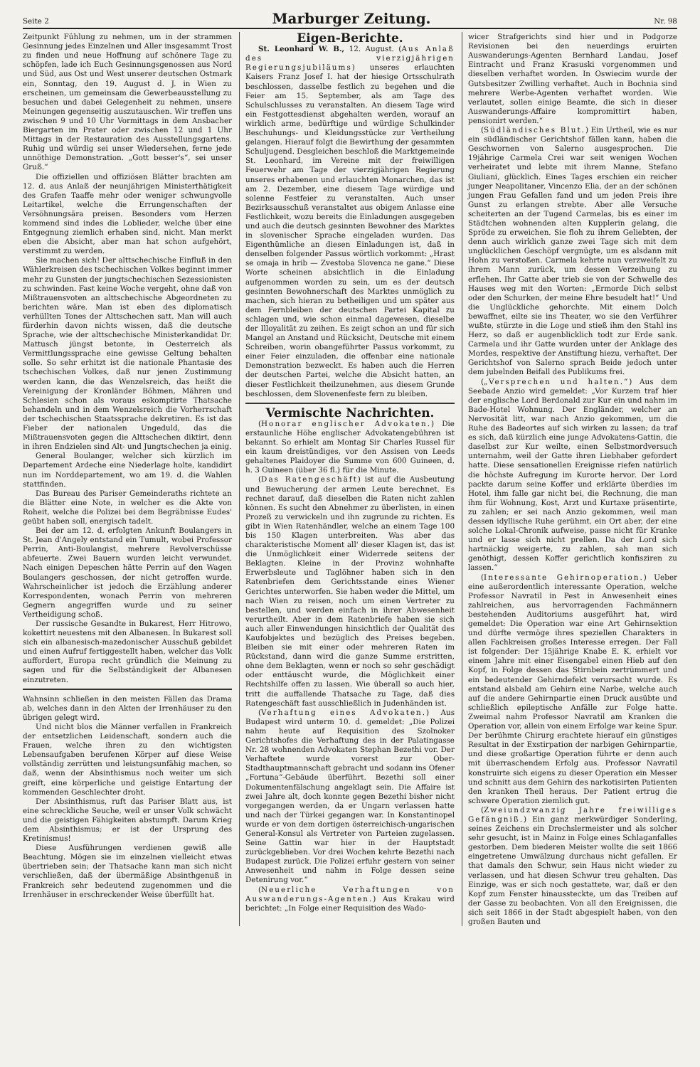Seite 2 Marburger Zeitung. Nr. 98
Zeitpunkt Fühlung zu nehmen, um in der strammen Gesinnung jedes Einzelnen und Aller insgesammt Trost zu finden und neue Hoffnung auf schönere Tage zu schöpfen, lade ich Euch Gesinnungsgenossen aus Nord und Süd, aus Ost und West unserer deutschen Ostmark ein, Sonntag, den 19. August d. J. in Wien zu erscheinen, um gemeinsam die Gewerbeausstellung zu besuchen und dabei Gelegenheit zu nehmen, unsere Meinungen gegenseitig auszutauschen. Wir treffen uns zwischen 9 und 10 Uhr Vormittags in dem Ansbacher Biergarten im Prater oder zwischen 12 und 1 Uhr Mittags in der Restauration des Ausstellungsgartens. Ruhig und würdig sei unser Wiedersehen, ferne jede unnöthige Demonstration. „Gott besser's“, sei unser Gruß.“
Die offiziellen und offiziösen Blätter brachten am 12. d. aus Anlaß der neunjährigen Ministerthätigkeit des Grafen Taaffe mehr oder weniger schwungvolle Leitartikel, welche die Errungenschaften der Versöhnungsära preisen. Besonders vom Herzen kommend sind indes die Loblieder, welche über eine Entgegnung ziemlich erhaben sind, nicht. Man merkt eben die Absicht, aber man hat schon aufgehört, verstimmt zu werden.
Sie machen sich! Der alttschechische Einfluß in den Wählerkreisen des tschechischen Volkes beginnt immer mehr zu Gunsten der jungtschechischen Sezessionisten zu schwinden. Fast keine Woche vergeht, ohne daß von Mißtrauensvoten an alttschechische Abgeordneten zu berichten wäre. Man ist eben des diplomatisch verhüllten Tones der Alttschechen satt. Man will auch fürderhin davon nichts wissen, daß die deutsche Sprache, wie der alttschechische Ministerkandidat Dr. Mattusch jüngst betonte, in Oesterreich als Vermittlungssprache eine gewisse Geltung behalten solle. So sehr erhitzt ist die nationale Phantasie des tschechischen Volkes, daß nur jenen Zustimmung werden kann, die das Wenzelsreich, das heißt die Vereinigung der Kronländer Böhmen, Mähren und Schlesien schon als voraus eskomptirte Thatsache behandeln und in dem Wenzelsreich die Vorherrschaft der tschechischen Staatssprache dekretiren. Es ist das Fieber der nationalen Ungeduld, das die Mißtrauensvoten gegen die Alttschechen diktirt, denn in ihren Endzielen sind Alt- und Jungtschechen ja einig.
General Boulanger, welcher sich kürzlich im Departement Ardeche eine Niederlage holte, kandidirt nun im Norddepartement, wo am 19. d. die Wahlen stattfinden.
Das Bureau des Pariser Gemeinderaths richtete an die Blätter eine Note, in welcher es die Akte von Roheit, welche die Polizei bei dem Begräbnisse Eudes' geübt haben soll, energisch tadelt.
Bei der am 12. d. erfolgten Ankunft Boulangers in St. Jean d'Angely entstand ein Tumult, wobei Professor Perrin, Anti-Boulangist, mehrere Revolverschüsse abfeuerte. Zwei Bauern wurden leicht verwundet. Nach einigen Depeschen hätte Perrin auf den Wagen Boulangers geschossen, der nicht getroffen wurde. Wahrscheinlicher ist jedoch die Erzählung anderer Korrespondenten, wonach Perrin von mehreren Gegnern angegriffen wurde und zu seiner Vertheidigung schoß.
Der russische Gesandte in Bukarest, Herr Hitrowo, kokettirt neuestens mit den Albanesen. In Bukarest soll sich ein albanesisch-mazedonischer Ausschuß gebildet und einen Aufruf fertiggestellt haben, welcher das Volk auffordert, Europa recht gründlich die Meinung zu sagen und für die Selbständigkeit der Albanesen einzutreten.
Wahnsinn schließen in den meisten Fällen das Drama ab, welches dann in den Akten der Irrenhäuser zu den übrigen gelegt wird.
Und nicht blos die Männer verfallen in Frankreich der entsetzlichen Leidenschaft, sondern auch die Frauen, welche ihren zu den wichtigsten Lebensaufgaben berufenen Körper auf diese Weise vollständig zerrütten und leistungsunfähig machen, so daß, wenn der Absinthismus noch weiter um sich greift, eine körperliche und geistige Entartung der kommenden Geschlechter droht.
Der Absinthismus, ruft das Pariser Blatt aus, ist eine schreckliche Seuche, weil er unser Volk schwächt und die geistigen Fähigkeiten abstumpft. Darum Krieg dem Absinthismus; er ist der Ursprung des Kretinismus!
Diese Ausführungen verdienen gewiß alle Beachtung. Mögen sie im einzelnen vielleicht etwas übertrieben sein; der Thatsache kann man sich nicht verschließen, daß der übermäßige Absinthgenuß in Frankreich sehr bedeutend zugenommen und die Irrenhäuser in erschreckender Weise überfüllt hat.
Eigen-Berichte.
St. Leonhard W. B., 12. August. (Aus Anlaß des vierzigjährigen Regierungsjubiläums) unseres erlauchten Kaisers Franz Josef I. hat der hiesige Ortsschulrath beschlossen, dasselbe festlich zu begehen und die Feier am 15. September, als am Tage des Schulschlusses zu veranstalten. An diesem Tage wird ein Festgottesdienst abgehalten werden, worauf an wirklich arme, bedürftige und würdige Schulkinder Beschuhungs- und Kleidungsstücke zur Vertheilung gelangen. Hierauf folgt die Bewirthung der gesammten Schuljugend. Desgleichen beschloß die Marktgemeinde St. Leonhard, im Vereine mit der freiwilligen Feuerwehr am Tage der vierzigjährigen Regierung unseres erhabenen und erlauchten Monarchen, das ist am 2. Dezember, eine diesem Tage würdige und solenne Festfeier zu veranstalten. Auch unser Bezirksausschuß veranstaltet aus obigem Anlasse eine Festlichkeit, wozu bereits die Einladungen ausgegeben und auch die deutsch gesinnten Bewohner des Marktes in slovenischer Sprache eingeladen wurden. Das Eigenthümliche an diesen Einladungen ist, daß in denselben folgender Passus wörtlich vorkommt: „Hrast se omaja in hrib — Zvestoba Slovenca ne gane.“ Diese Worte scheinen absichtlich in die Einladung aufgenommen worden zu sein, um es der deutsch gesinnten Bewohnerschaft des Marktes unmöglich zu machen, sich hieran zu betheiligen und um später aus dem Fernbleiben der deutschen Partei Kapital zu schlagen und, wie schon einmal dagewesen, dieselbe der Illoyalität zu zeihen. Es zeigt schon an und für sich Mangel an Anstand und Rücksicht, Deutsche mit einem Schreiben, worin obangeführter Passus vorkommt, zu einer Feier einzuladen, die offenbar eine nationale Demonstration bezweckt. Es haben auch die Herren der deutschen Partei, welche die Absicht hatten, an dieser Festlichkeit theilzunehmen, aus diesem Grunde beschlossen, dem Slovenenfeste fern zu bleiben.
Vermischte Nachrichten.
(Honorar englischer Advokaten.) Die erstaunliche Höhe englischer Advokatengebühren ist bekannt. So erhielt am Montag Sir Charles Russel für ein kaum dreistündiges, vor den Assisen von Leeds gehaltenes Plaidoyer die Summe von 600 Guineen, d. h. 3 Guineen (über 36 fl.) für die Minute.
(Das Ratengeschäft) ist auf die Ausbeutung und Bewucherung der armen Leute berechnet. Es rechnet darauf, daß dieselben die Raten nicht zahlen können. Es sucht den Abnehmer zu überlisten, in einen Prozeß zu verwickeln und ihn zugrunde zu richten. Es gibt in Wien Ratenhändler, welche an einem Tage 100 bis 150 Klagen unterbreiten. Was aber das charakteristische Moment all' dieser Klagen ist, das ist die Unmöglichkeit einer Widerrede seitens der Beklagten. Kleine in der Provinz wohnhafte Erwerbsleute und Taglöhner haben sich in den Ratenbriefen dem Gerichtsstande eines Wiener Gerichtes unterworfen. Sie haben weder die Mittel, um nach Wien zu reisen, noch um einen Vertreter zu bestellen, und werden einfach in ihrer Abwesenheit verurtheilt. Aber in dem Ratenbriefe haben sie sich auch aller Einwendungen hinsichtlich der Qualität des Kaufobjektes und bezüglich des Preises begeben. Bleiben sie mit einer oder mehreren Raten im Rückstand, dann wird die ganze Summe erstritten, ohne dem Beklagten, wenn er noch so sehr geschädigt oder enttäuscht wurde, die Möglichkeit einer Rechtshilfe offen zu lassen. Wie überall so auch hier, tritt die auffallende Thatsache zu Tage, daß dies Ratengeschäft fast ausschließlich in Judenhänden ist.
(Verhaftung eines Advokaten.) Aus Budapest wird unterm 10. d. gemeldet: „Die Polizei nahm heute auf Requisition des Szolnoker Gerichtshofes die Verhaftung des in der Palatingasse Nr. 28 wohnenden Advokaten Stephan Bezethi vor. Der Verhaftete wurde vorerst zur Ober-Stadthauptmannschaft gebracht und sodann ins Ofener „Fortuna“-Gebäude überführt. Bezethi soll einer Dokumentenfälschung angeklagt sein. Die Affaire ist zwei Jahre alt, doch konnte gegen Bezethi bisher nicht vorgegangen werden, da er Ungarn verlassen hatte und nach der Türkei gegangen war. In Konstantinopel wurde er von dem dortigen österreichisch-ungarischen General-Konsul als Vertreter von Parteien zugelassen. Seine Gattin war hier in der Hauptstadt zurückgeblieben. Vor drei Wochen kehrte Bezethi nach Budapest zurück. Die Polizei erfuhr gestern von seiner Anwesenheit und nahm in Folge dessen seine Detenirung vor.“
(Neuerliche Verhaftungen von Auswanderungs-Agenten.) Aus Krakau wird berichtet: „In Folge einer Requisition des Wado-
wicer Strafgerichts sind hier und in Podgorze Revisionen bei den neuerdings eruirten Auswanderungs-Agenten Bernhard Landau, Josef Eintracht und Franz Krasuski vorgenommen und dieselben verhaftet worden. In Oswiecim wurde der Gutsbesitzer Zwilling verhaftet. Auch in Bochnia sind mehrere Werbe-Agenten verhaftet worden. Wie verlautet, sollen einige Beamte, die sich in dieser Auswanderungs-Affaire kompromittirt haben, pensionirt werden.“
(Südländisches Blut.) Ein Urtheil, wie es nur ein südländischer Gerichtshof fällen kann, haben die Geschwornen von Salerno ausgesprochen. Die 19jährige Carmela Crei war seit wenigen Wochen verheiratet und lebte mit ihrem Manne, Stefano Giuliani, glücklich. Eines Tages erschien ein reicher junger Neapolitaner, Vincenzo Elia, der an der schönen jungen Frau Gefallen fand und um jeden Preis ihre Gunst zu erlangen strebte. Aber alle Versuche scheiterten an der Tugend Carmelas, bis es einer im Städtchen wohnenden alten Kupplerin gelang, die Spröde zu erweichen. Sie floh zu ihrem Geliebten, der denn auch wirklich ganze zwei Tage sich mit dem unglücklichen Geschöpf vergnügte, um es alsdann mit Hohn zu verstoßen. Carmela kehrte nun verzweifelt zu ihrem Mann zurück, um dessen Verzeihung zu erflehen. Ihr Gatte aber trieb sie von der Schwelle des Hauses weg mit den Worten: „Ermorde Dich selbst oder den Schurken, der meine Ehre besudelt hat!“ Und die Unglückliche gehorchte. Mit einem Dolch bewaffnet, eilte sie ins Theater, wo sie den Verführer wußte, stürzte in die Loge und stieß ihm den Stahl ins Herz, so daß er augenblicklich todt zur Erde sank. Carmela und ihr Gatte wurden unter der Anklage des Mordes, respektive der Anstiftung hiezu, verhaftet. Der Gerichtshof von Salerno sprach Beide jedoch unter dem jubelnden Beifall des Publikums frei.
(„Versprechen und halten.“) Aus dem Seebade Anzio wird gemeldet: „Vor Kurzem traf hier der englische Lord Berdonald zur Kur ein und nahm im Bade-Hotel Wohnung. Der Engländer, welcher an Nervosität litt, war nach Anzio gekommen, um die Ruhe des Badeortes auf sich wirken zu lassen; da traf es sich, daß kürzlich eine junge Advokatens-Gattin, die daselbst zur Kur weilte, einen Selbstmordversuch unternahm, weil der Gatte ihren Liebhaber gefordert hatte. Diese sensationellen Ereignisse riefen natürlich die höchste Aufregung im Kurorte hervor. Der Lord packte darum seine Koffer und erklärte überdies im Hotel, ihm falle gar nicht bei, die Rechnung, die man ihm für Wohnung, Kost, Arzt und Kurtaxe präsentirte, zu zahlen; er sei nach Anzio gekommen, weil man dessen idyllische Ruhe gerühmt, ein Ort aber, der eine solche Lokal-Chronik aufweise, passe nicht für Kranke und er lasse sich nicht prellen. Da der Lord sich hartnäckig weigerte, zu zahlen, sah man sich genöthigt, dessen Koffer gerichtlich konfisziren zu lassen.“
(Interessante Gehirnoperation.) Ueber eine außerordentlich interessante Operation, welche Professor Navratil in Pest in Anwesenheit eines zahlreichen, aus hervorragenden Fachmännern bestehenden Auditoriums ausgeführt hat, wird gemeldet: Die Operation war eine Art Gehirnsektion und dürfte vermöge ihres speziellen Charakters in allen Fachkreisen großes Interesse erregen. Der Fall ist folgender: Der 15jährige Knabe E. K. erhielt vor einem Jahre mit einer Eisengabel einen Hieb auf den Kopf, in Folge dessen das Stirnbein zertrümmert und ein bedeutender Gehirndefekt verursacht wurde. Es entstand alsbald am Gehirn eine Narbe, welche auch auf die andere Gehirnpartie einen Druck ausübte und schließlich epileptische Anfälle zur Folge hatte. Zweimal nahm Professor Navratil am Kranken die Operation vor, allein von einem Erfolge war keine Spur. Der berühmte Chirurg erachtete hierauf ein günstiges Resultat in der Exstirpation der narbigen Gehirnpartie, und diese großartige Operation führte er denn auch mit überraschendem Erfolg aus. Professor Navratil konstruirte sich eigens zu dieser Operation ein Messer und schnitt aus dem Gehirn des narkotisirten Patienten den kranken Theil heraus. Der Patient ertrug die schwere Operation ziemlich gut.
(Zweiundzwanzig Jahre freiwilliges Gefängniß.) Ein ganz merkwürdiger Sonderling, seines Zeichens ein Drechslermeister und als solcher sehr gesucht, ist in Mainz in Folge eines Schlaganfalles gestorben. Dem biederen Meister wollte die seit 1866 eingetretene Umwälzung durchaus nicht gefallen. Er that damals den Schwur, sein Haus nicht wieder zu verlassen, und hat diesen Schwur treu gehalten. Das Einzige, was er sich noch gestattete, war, daß er den Kopf zum Fenster hinaussteckte, um das Treiben auf der Gasse zu beobachten. Von all den Ereignissen, die sich seit 1866 in der Stadt abgespielt haben, von den großen Bauten und